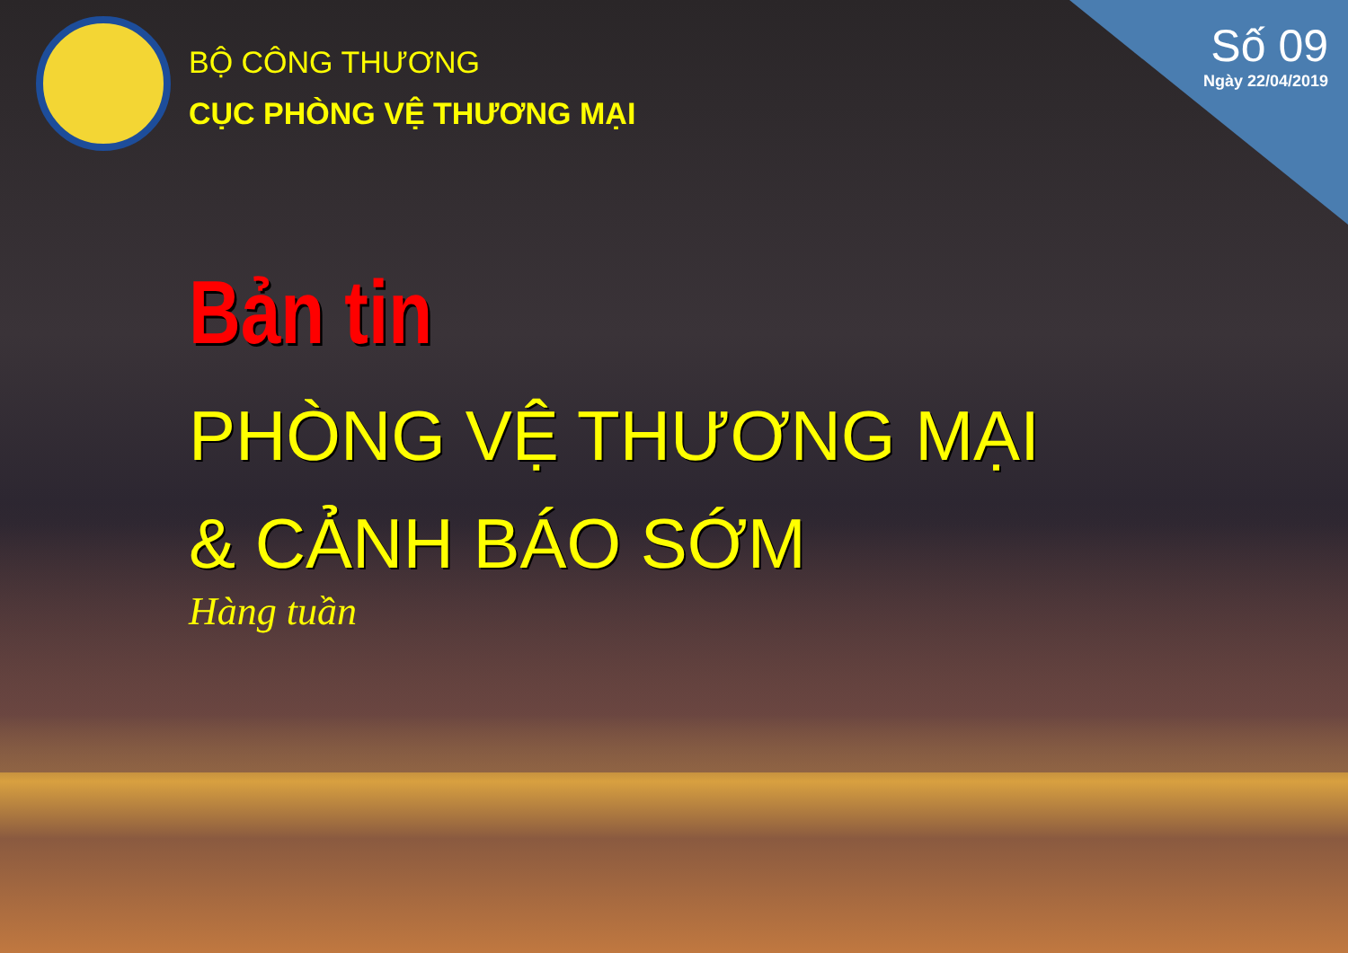BỘ CÔNG THƯƠNG
CỤC PHÒNG VỆ THƯƠNG MẠI
Số 09
Ngày 22/04/2019
Bản tin
PHÒNG VỆ THƯƠNG MẠI
& CẢNH BÁO SỚM
Hàng tuần